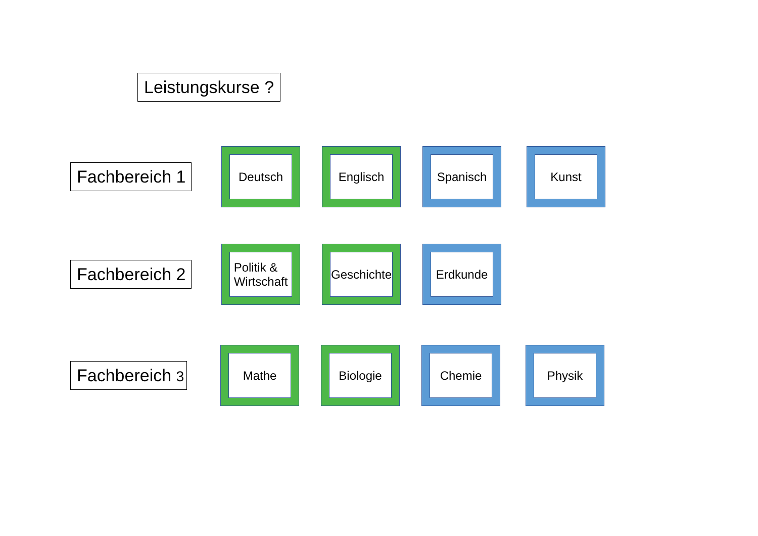Leistungskurse ?
Fachbereich 1
Deutsch Englisch Spanisch Kunst
Fachbereich 2
Politik &
Wirtschaft
Geschichte
Erdkunde
Fachbereich 3
Mathe Biologie Chemie Physik